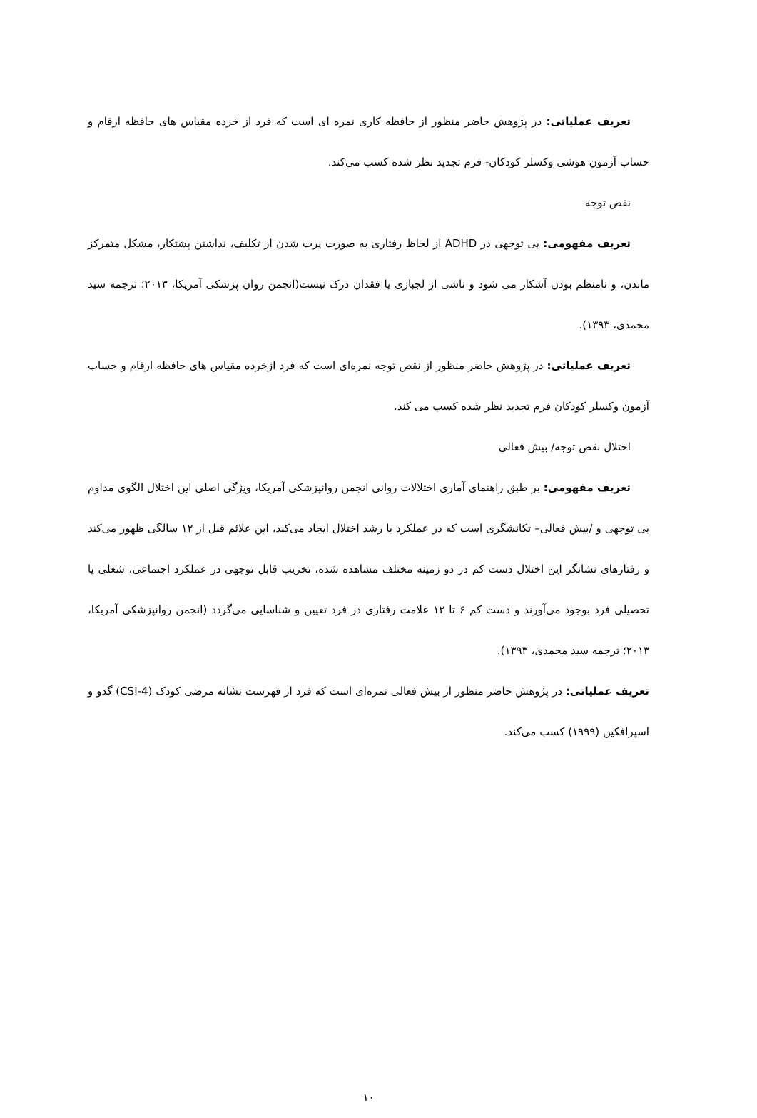تعریف عملیاتی: در پژوهش حاضر منظور از حافظه کاری نمره ای است که فرد از خرده مقیاس های حافظه ارقام و حساب آزمون هوشی وکسلر کودکان- فرم تجدید نظر شده کسب می‌کند.
نقص توجه
تعریف مفهومی: بی توجهی در ADHD از لحاظ رفتاری به صورت پرت شدن از تکلیف، نداشتن پشتکار، مشکل متمرکز ماندن، و نامنظم بودن آشکار می شود و ناشی از لجبازی یا فقدان درک نیست(انجمن روان پزشکی آمریکا، ۲۰۱۳؛ ترجمه سید محمدی، ۱۳۹۳).
تعریف عملیاتی: در پژوهش حاضر منظور از نقص توجه نمره‌ای است که فرد ازخرده مقیاس های حافظه ارقام و حساب آزمون وکسلر کودکان فرم تجدید نظر شده کسب می کند.
اختلال نقص توجه/ بیش فعالی
تعریف مفهومی: بر طبق راهنمای آماری اختلالات روانی انجمن روانپزشکی آمریکا، ویژگی اصلی این اختلال الگوی مداوم بی توجهی و /بیش فعالی– تکانشگری است که در عملکرد یا رشد اختلال ایجاد می‌کند، این علائم قبل از ۱۲ سالگی ظهور می‌کند و رفتارهای نشانگر این اختلال دست کم در دو زمینه مختلف مشاهده شده، تخریب قابل توجهی در عملکرد اجتماعی، شغلی یا تحصیلی فرد بوجود می‌آورند و دست کم ۶ تا ۱۲ علامت رفتاری در فرد تعیین و شناسایی می‌گردد (انجمن روانپزشکی آمریکا، ۲۰۱۳؛ ترجمه سید محمدی، ۱۳۹۳).
تعریف عملیاتی: در پژوهش حاضر منظور از بیش فعالی نمره‌ای است که فرد از فهرست نشانه مرضی کودک (CSI-4) گدو و اسپرافکین (۱۹۹۹) کسب می‌کند.
۱۰